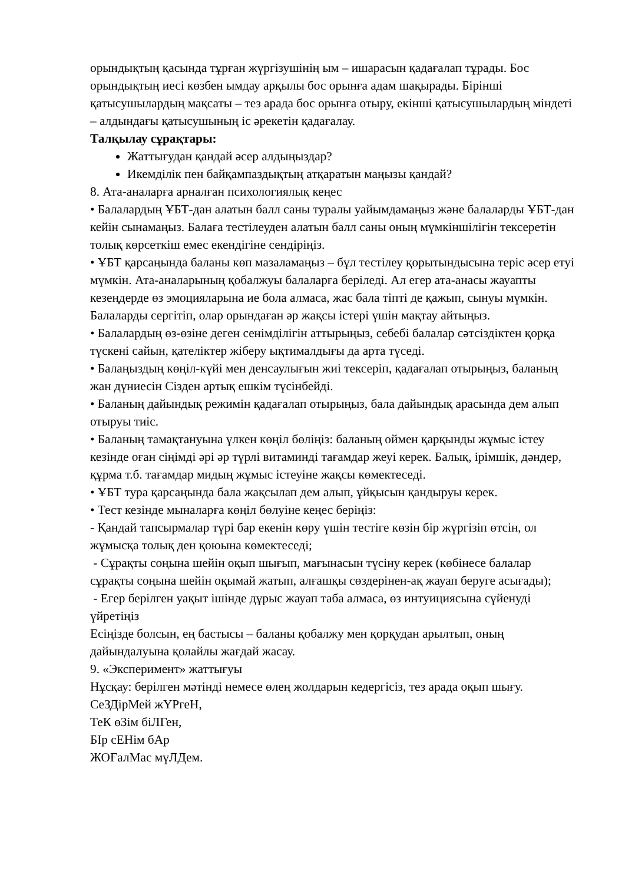орындықтың қасында тұрған жүргізушінің ым – ишарасын қадағалап тұрады. Бос орындықтың иесі көзбен ымдау арқылы бос орынға адам шақырады. Бірінші қатысушылардың мақсаты – тез арада бос орынға отыру, екінші қатысушылардың міндеті – алдындағы қатысушының іс әрекетін қадағалау.
Талқылау сұрақтары:
Жаттығудан қандай әсер алдыңыздар?
Икемділік пен байқампаздықтың атқаратын маңызы қандай?
8. Ата-аналарға арналған психологиялық кеңес
• Балалардың ҰБТ-дан алатын балл саны туралы уайымдамаңыз және балаларды ҰБТ-дан кейін сынамаңыз. Балаға тестілеуден алатын балл саны оның мүмкіншілігін тексеретін толық көрсеткіш емес екендігіне сендіріңіз.
• ҰБТ қарсаңында баланы көп мазаламаңыз – бұл тестілеу қорытындысына теріс әсер етуі мүмкін. Ата-аналарының қобалжуы балаларға беріледі. Ал егер ата-анасы жауапты кезеңдерде өз эмоцияларына ие бола алмаса, жас бала тіпті де қажып, сынуы мүмкін. Балаларды сергітіп, олар орындаған әр жақсы істері үшін мақтау айтыңыз.
• Балалардың өз-өзіне деген сенімділігін аттырыңыз, себебі балалар сәтсіздіктен қорқа түскені сайын, қателіктер жіберу ықтималдығы да арта түседі.
• Балаңыздың көңіл-күйі мен денсаулығын жиі тексеріп, қадағалап отырыңыз, баланың жан дүниесін Сізден артық ешкім түсінбейді.
• Баланың дайындық режимін қадағалап отырыңыз, бала дайындық арасында дем алып отыруы тиіс.
• Баланың тамақтануына үлкен көңіл бөліңіз: баланың оймен қарқынды жұмыс істеу кезінде оған сіңімді әрі әр түрлі витаминді тағамдар жеуі керек. Балық, ірімшік, дәндер, құрма т.б. тағамдар мидың жұмыс істеуіне жақсы көмектеседі.
• ҰБТ тура қарсаңында бала жақсылап дем алып, ұйқысын қандыруы керек.
• Тест кезінде мыналарға көңіл бөлуіне кеңес беріңіз:
- Қандай тапсырмалар түрі бар екенін көру үшін тестіге көзін бір жүргізіп өтсін, ол жұмысқа толық ден қоюына көмектеседі;
- Сұрақты соңына шейін оқып шығып, мағынасын түсіну керек (көбінесе балалар сұрақты соңына шейін оқымай жатып, алғашқы сөздерінен-ақ жауап беруге асығады);
- Егер берілген уақыт ішінде дұрыс жауап таба алмаса, өз интуициясына сүйенуді үйретіңіз
Есіңізде болсын, ең бастысы – баланы қобалжу мен қорқудан арылтып, оның дайындалуына қолайлы жағдай жасау.
9. «Эксперимент» жаттығуы
Нұсқау: берілген мәтінді немесе өлең жолдарын кедергісіз, тез арада оқып шығу.
СеЗДірМей жҮРгеН,
ТеК өЗім біЛГен,
БІр сЕНім бАр
ЖОҒалМас мүЛДем.